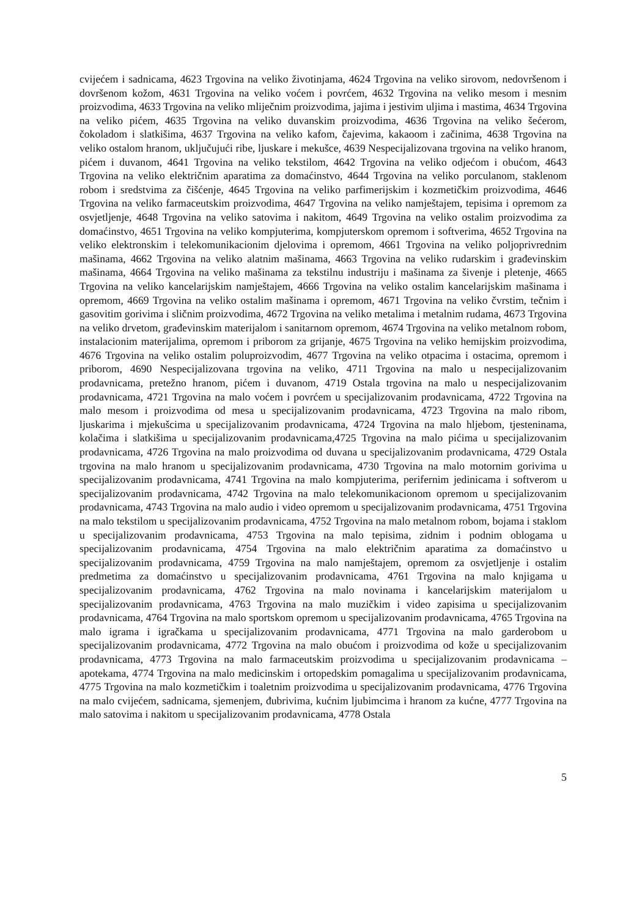cvijećem i sadnicama, 4623 Trgovina na veliko životinjama, 4624 Trgovina na veliko sirovom, nedovršenom i dovršenom kožom, 4631 Trgovina na veliko voćem i povrćem, 4632 Trgovina na veliko mesom i mesnim proizvodima, 4633 Trgovina na veliko mliječnim proizvodima, jajima i jestivim uljima i mastima, 4634 Trgovina na veliko pićem, 4635 Trgovina na veliko duvanskim proizvodima, 4636 Trgovina na veliko šećerom, čokoladom i slatkišima, 4637 Trgovina na veliko kafom, čajevima, kakaoom i začinima, 4638 Trgovina na veliko ostalom hranom, uključujući ribe, ljuskare i mekušce, 4639 Nespecijalizovana trgovina na veliko hranom, pićem i duvanom, 4641 Trgovina na veliko tekstilom, 4642 Trgovina na veliko odjećom i obućom, 4643 Trgovina na veliko električnim aparatima za domaćinstvo, 4644 Trgovina na veliko porculanom, staklenom robom i sredstvima za čišćenje, 4645 Trgovina na veliko parfimerijskim i kozmetičkim proizvodima, 4646 Trgovina na veliko farmaceutskim proizvodima, 4647 Trgovina na veliko namještajem, tepisima i opremom za osvjetljenje, 4648 Trgovina na veliko satovima i nakitom, 4649 Trgovina na veliko ostalim proizvodima za domaćinstvo, 4651 Trgovina na veliko kompjuterima, kompjuterskom opremom i softverima, 4652 Trgovina na veliko elektronskim i telekomunikacionim djelovima i opremom, 4661 Trgovina na veliko poljoprivrednim mašinama, 4662 Trgovina na veliko alatnim mašinama, 4663 Trgovina na veliko rudarskim i građevinskim mašinama, 4664 Trgovina na veliko mašinama za tekstilnu industriju i mašinama za šivenje i pletenje, 4665 Trgovina na veliko kancelarijskim namještajem, 4666 Trgovina na veliko ostalim kancelarijskim mašinama i opremom, 4669 Trgovina na veliko ostalim mašinama i opremom, 4671 Trgovina na veliko čvrstim, tečnim i gasovitim gorivima i sličnim proizvodima, 4672 Trgovina na veliko metalima i metalnim rudama, 4673 Trgovina na veliko drvetom, građevinskim materijalom i sanitarnom opremom, 4674 Trgovina na veliko metalnom robom, instalacionim materijalima, opremom i priborom za grijanje, 4675 Trgovina na veliko hemijskim proizvodima, 4676 Trgovina na veliko ostalim poluproizvodim, 4677 Trgovina na veliko otpacima i ostacima, opremom i priborom, 4690 Nespecijalizovana trgovina na veliko, 4711 Trgovina na malo u nespecijalizovanim prodavnicama, pretežno hranom, pićem i duvanom, 4719 Ostala trgovina na malo u nespecijalizovanim prodavnicama, 4721 Trgovina na malo voćem i povrćem u specijalizovanim prodavnicama, 4722 Trgovina na malo mesom i proizvodima od mesa u specijalizovanim prodavnicama, 4723 Trgovina na malo ribom, ljuskarima i mjekušcima u specijalizovanim prodavnicama, 4724 Trgovina na malo hljebom, tjesteninama, kolačima i slatkišima u specijalizovanim prodavnicama,4725 Trgovina na malo pićima u specijalizovanim prodavnicama, 4726 Trgovina na malo proizvodima od duvana u specijalizovanim prodavnicama, 4729 Ostala trgovina na malo hranom u specijalizovanim prodavnicama, 4730 Trgovina na malo motornim gorivima u specijalizovanim prodavnicama, 4741 Trgovina na malo kompjuterima, perifernim jedinicama i softverom u specijalizovanim prodavnicama, 4742 Trgovina na malo telekomunikacionom opremom u specijalizovanim prodavnicama, 4743 Trgovina na malo audio i video opremom u specijalizovanim prodavnicama, 4751 Trgovina na malo tekstilom u specijalizovanim prodavnicama, 4752 Trgovina na malo metalnom robom, bojama i staklom u specijalizovanim prodavnicama, 4753 Trgovina na malo tepisima, zidnim i podnim oblogama u specijalizovanim prodavnicama, 4754 Trgovina na malo električnim aparatima za domaćinstvo u specijalizovanim prodavnicama, 4759 Trgovina na malo namještajem, opremom za osvjetljenje i ostalim predmetima za domaćinstvo u specijalizovanim prodavnicama, 4761 Trgovina na malo knjigama u specijalizovanim prodavnicama, 4762 Trgovina na malo novinama i kancelarijskim materijalom u specijalizovanim prodavnicama, 4763 Trgovina na malo muzičkim i video zapisima u specijalizovanim prodavnicama, 4764 Trgovina na malo sportskom opremom u specijalizovanim prodavnicama, 4765 Trgovina na malo igrama i igračkama u specijalizovanim prodavnicama, 4771 Trgovina na malo garderobom u specijalizovanim prodavnicama, 4772 Trgovina na malo obućom i proizvodima od kože u specijalizovanim prodavnicama, 4773 Trgovina na malo farmaceutskim proizvodima u specijalizovanim prodavnicama – apotekama, 4774 Trgovina na malo medicinskim i ortopedskim pomagalima u specijalizovanim prodavnicama, 4775 Trgovina na malo kozmetičkim i toaletnim proizvodima u specijalizovanim prodavnicama, 4776 Trgovina na malo cvijećem, sadnicama, sjemenjem, đubrivima, kućnim ljubimcima i hranom za kućne, 4777 Trgovina na malo satovima i nakitom u specijalizovanim prodavnicama, 4778 Ostala
5